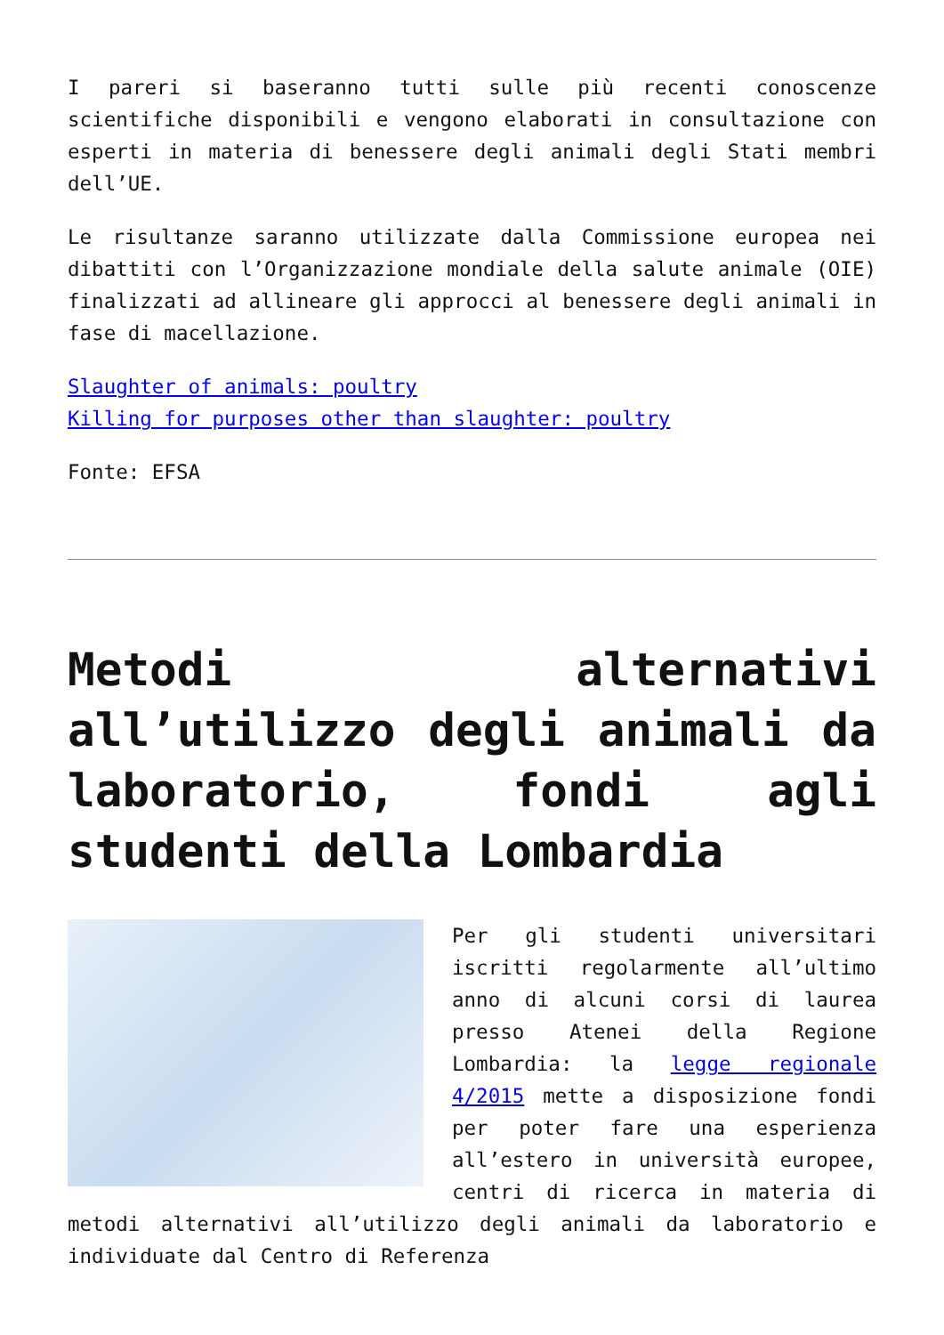I pareri si baseranno tutti sulle più recenti conoscenze scientifiche disponibili e vengono elaborati in consultazione con esperti in materia di benessere degli animali degli Stati membri dell’UE.
Le risultanze saranno utilizzate dalla Commissione europea nei dibattiti con l’Organizzazione mondiale della salute animale (OIE) finalizzati ad allineare gli approcci al benessere degli animali in fase di macellazione.
Slaughter of animals: poultry
Killing for purposes other than slaughter: poultry
Fonte: EFSA
Metodi alternativi all’utilizzo degli animali da laboratorio, fondi agli studenti della Lombardia
Per gli studenti universitari iscritti regolarmente all’ultimo anno di alcuni corsi di laurea presso Atenei della Regione Lombardia: la legge regionale 4/2015 mette a disposizione fondi per poter fare una esperienza all’estero in università europee, centri di ricerca in materia di metodi alternativi all’utilizzo degli animali da laboratorio e individuate dal Centro di Referenza